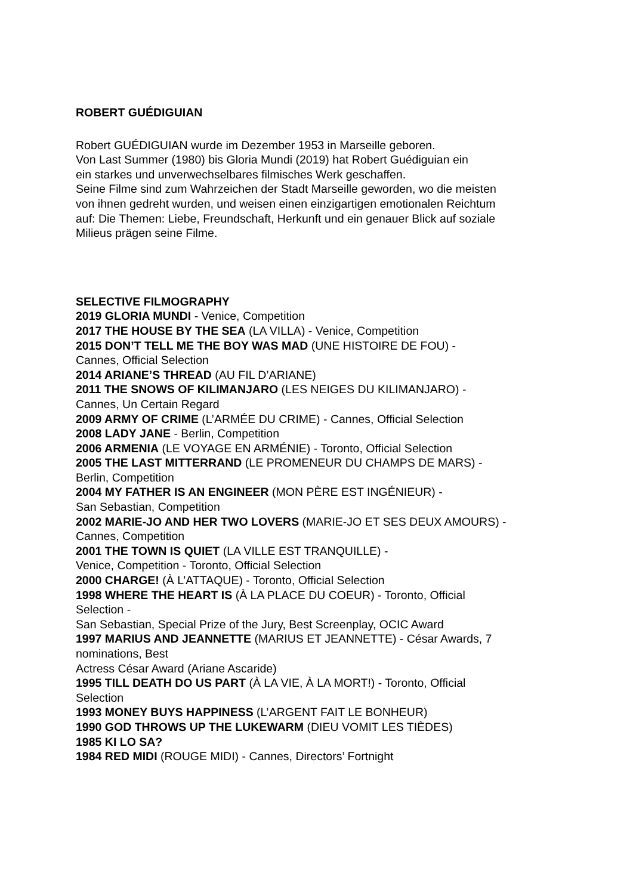ROBERT GUÉDIGUIAN
Robert GUÉDIGUIAN wurde im Dezember 1953 in Marseille geboren.
Von Last Summer (1980) bis Gloria Mundi (2019) hat Robert Guédiguian ein
ein starkes und unverwechselbares filmisches Werk geschaffen.
Seine Filme sind zum Wahrzeichen der Stadt Marseille geworden, wo die meisten
von ihnen gedreht wurden, und weisen einen einzigartigen emotionalen Reichtum
auf: Die Themen: Liebe, Freundschaft, Herkunft und ein genauer Blick auf soziale
Milieus prägen seine Filme.
SELECTIVE FILMOGRAPHY
2019 GLORIA MUNDI - Venice, Competition
2017 THE HOUSE BY THE SEA (LA VILLA) - Venice, Competition
2015 DON’T TELL ME THE BOY WAS MAD (UNE HISTOIRE DE FOU) -
Cannes, Official Selection
2014 ARIANE’S THREAD (AU FIL D’ARIANE)
2011 THE SNOWS OF KILIMANJARO (LES NEIGES DU KILIMANJARO) -
Cannes, Un Certain Regard
2009 ARMY OF CRIME (L’ARMÉE DU CRIME) - Cannes, Official Selection
2008 LADY JANE - Berlin, Competition
2006 ARMENIA (LE VOYAGE EN ARMÉNIE) - Toronto, Official Selection
2005 THE LAST MITTERRAND (LE PROMENEUR DU CHAMPS DE MARS) -
Berlin, Competition
2004 MY FATHER IS AN ENGINEER (MON PÈRE EST INGÉNIEUR) -
San Sebastian, Competition
2002 MARIE-JO AND HER TWO LOVERS (MARIE-JO ET SES DEUX AMOURS) -
Cannes, Competition
2001 THE TOWN IS QUIET (LA VILLE EST TRANQUILLE) -
Venice, Competition - Toronto, Official Selection
2000 CHARGE! (À L’ATTAQUE) - Toronto, Official Selection
1998 WHERE THE HEART IS (À LA PLACE DU COEUR) - Toronto, Official
Selection -
San Sebastian, Special Prize of the Jury, Best Screenplay, OCIC Award
1997 MARIUS AND JEANNETTE (MARIUS ET JEANNETTE) - César Awards, 7
nominations, Best
Actress César Award (Ariane Ascaride)
1995 TILL DEATH DO US PART (À LA VIE, À LA MORT!) - Toronto, Official
Selection
1993 MONEY BUYS HAPPINESS (L’ARGENT FAIT LE BONHEUR)
1990 GOD THROWS UP THE LUKEWARM (DIEU VOMIT LES TIÈDES)
1985 KI LO SA?
1984 RED MIDI (ROUGE MIDI) - Cannes, Directors’ Fortnight